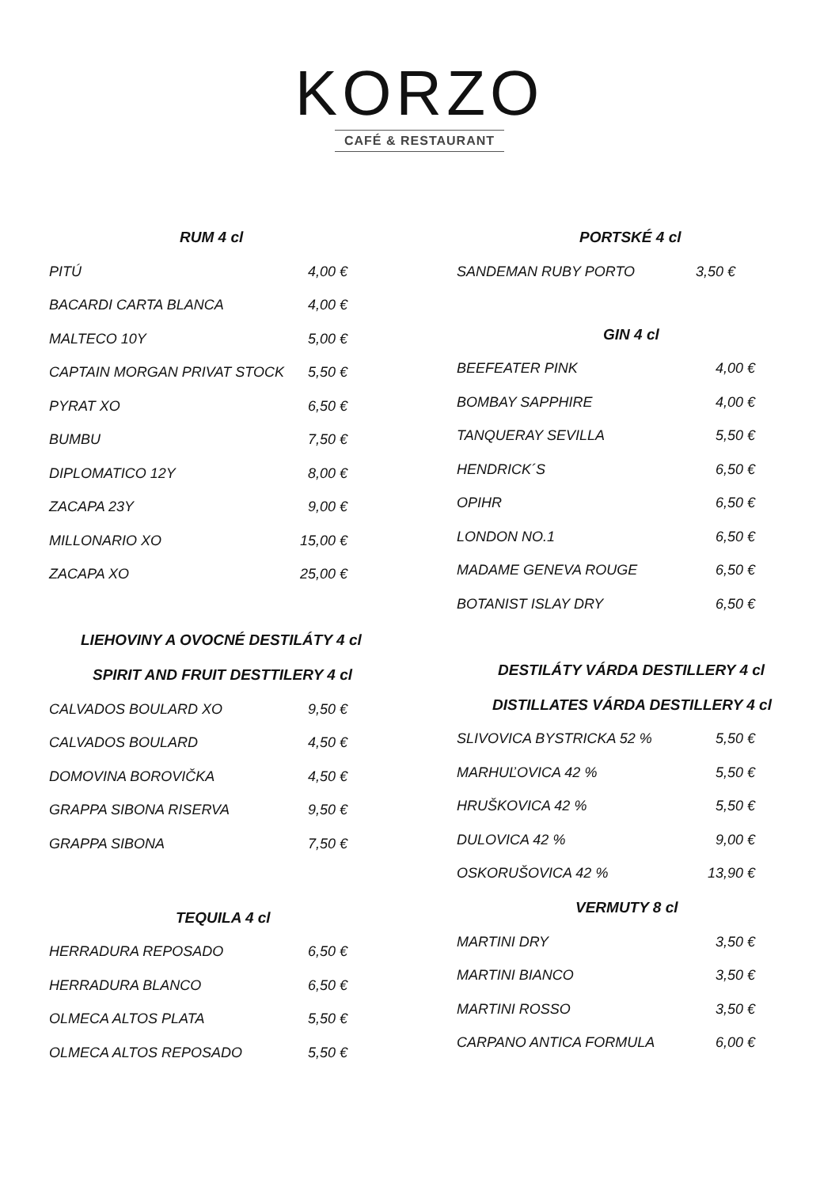KORZO
CAFÉ & RESTAURANT
RUM 4 cl
| PITÚ | 4,00 € |
| BACARDI CARTA BLANCA | 4,00 € |
| MALTECO 10Y | 5,00 € |
| CAPTAIN MORGAN PRIVAT STOCK | 5,50 € |
| PYRAT XO | 6,50 € |
| BUMBU | 7,50 € |
| DIPLOMATICO 12Y | 8,00 € |
| ZACAPA 23Y | 9,00 € |
| MILLONARIO XO | 15,00 € |
| ZACAPA XO | 25,00 € |
LIEHOVINY A OVOCNÉ DESTILÁTY 4 cl
SPIRIT AND FRUIT DESTTILERY 4 cl
| CALVADOS BOULARD XO | 9,50 € |
| CALVADOS BOULARD | 4,50 € |
| DOMOVINA BOROVIČKA | 4,50 € |
| GRAPPA SIBONA RISERVA | 9,50 € |
| GRAPPA SIBONA | 7,50 € |
TEQUILA 4 cl
| HERRADURA REPOSADO | 6,50 € |
| HERRADURA BLANCO | 6,50 € |
| OLMECA ALTOS PLATA | 5,50 € |
| OLMECA ALTOS REPOSADO | 5,50 € |
PORTSKÉ 4 cl
| SANDEMAN RUBY PORTO | 3,50 € |
GIN 4 cl
| BEEFEATER PINK | 4,00 € |
| BOMBAY SAPPHIRE | 4,00 € |
| TANQUERAY SEVILLA | 5,50 € |
| HENDRICK´S | 6,50 € |
| OPIHR | 6,50 € |
| LONDON NO.1 | 6,50 € |
| MADAME GENEVA ROUGE | 6,50 € |
| BOTANIST ISLAY DRY | 6,50 € |
DESTILÁTY VÁRDA DESTILLERY 4 cl
DISTILLATES VÁRDA DESTILLERY 4 cl
| SLIVOVICA BYSTRICKA 52 % | 5,50 € |
| MARHUĽOVICA 42 % | 5,50 € |
| HRUŠKOVICA 42 % | 5,50 € |
| DULOVICA 42 % | 9,00 € |
| OSKORUŠOVICA 42 % | 13,90 € |
VERMUTY 8 cl
| MARTINI DRY | 3,50 € |
| MARTINI BIANCO | 3,50 € |
| MARTINI ROSSO | 3,50 € |
| CARPANO ANTICA FORMULA | 6,00 € |